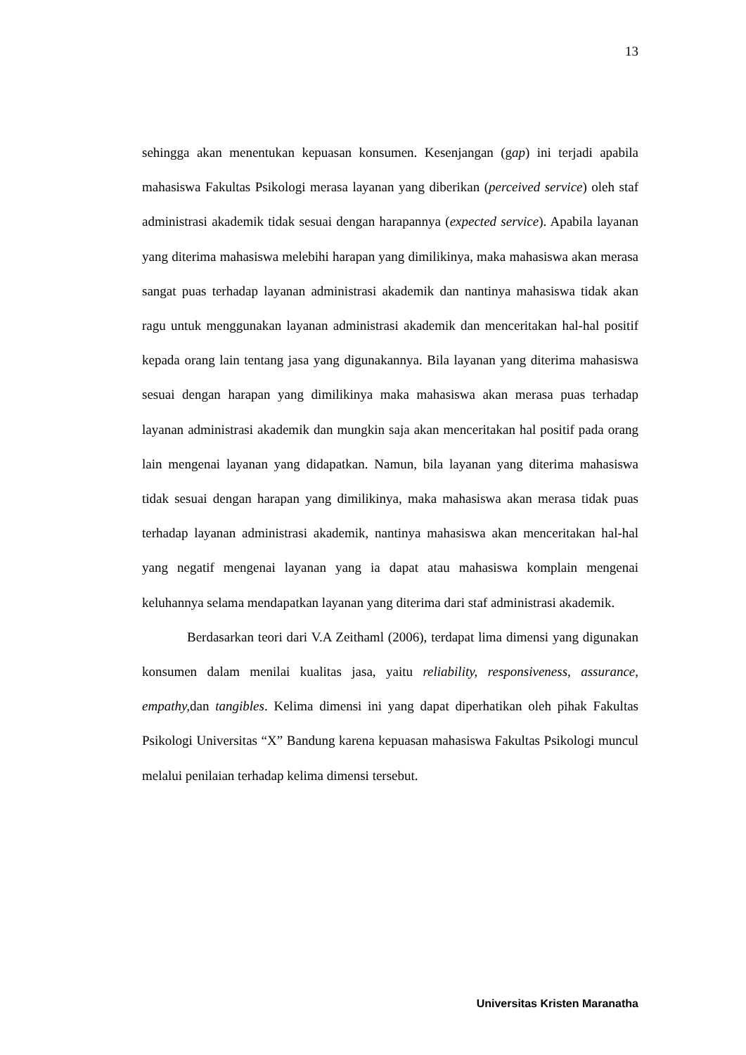13
sehingga akan menentukan kepuasan konsumen. Kesenjangan (gap) ini terjadi apabila mahasiswa Fakultas Psikologi merasa layanan yang diberikan (perceived service) oleh staf administrasi akademik tidak sesuai dengan harapannya (expected service). Apabila layanan yang diterima mahasiswa melebihi harapan yang dimilikinya, maka mahasiswa akan merasa sangat puas terhadap layanan administrasi akademik dan nantinya mahasiswa tidak akan ragu untuk menggunakan layanan administrasi akademik dan menceritakan hal-hal positif kepada orang lain tentang jasa yang digunakannya. Bila layanan yang diterima mahasiswa sesuai dengan harapan yang dimilikinya maka mahasiswa akan merasa puas terhadap layanan administrasi akademik dan mungkin saja akan menceritakan hal positif pada orang lain mengenai layanan yang didapatkan. Namun, bila layanan yang diterima mahasiswa tidak sesuai dengan harapan yang dimilikinya, maka mahasiswa akan merasa tidak puas terhadap layanan administrasi akademik, nantinya mahasiswa akan menceritakan hal-hal yang negatif mengenai layanan yang ia dapat atau mahasiswa komplain mengenai keluhannya selama mendapatkan layanan yang diterima dari staf administrasi akademik.
Berdasarkan teori dari V.A Zeithaml (2006), terdapat lima dimensi yang digunakan konsumen dalam menilai kualitas jasa, yaitu reliability, responsiveness, assurance, empathy, dan tangibles. Kelima dimensi ini yang dapat diperhatikan oleh pihak Fakultas Psikologi Universitas “X” Bandung karena kepuasan mahasiswa Fakultas Psikologi muncul melalui penilaian terhadap kelima dimensi tersebut.
Universitas Kristen Maranatha